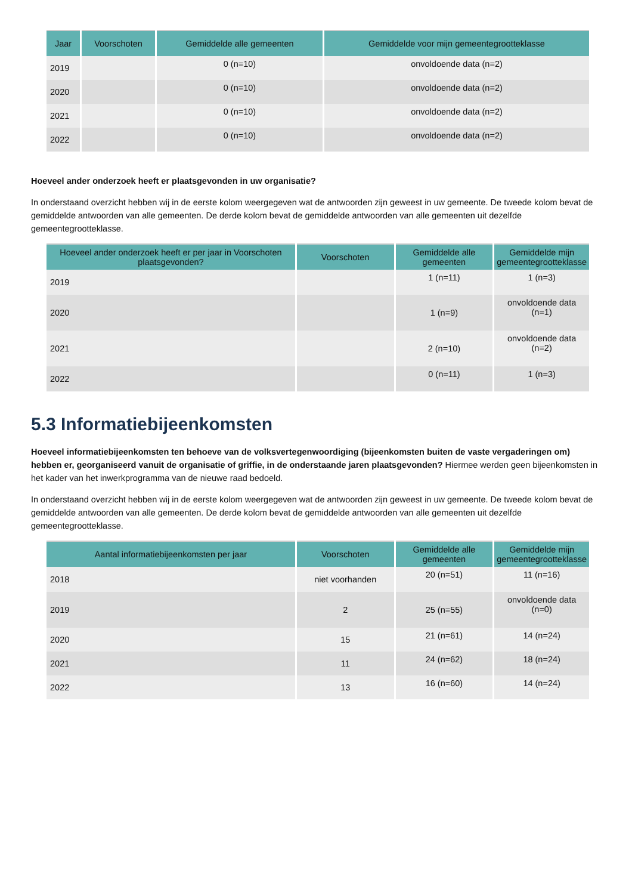| Jaar | Voorschoten | Gemiddelde alle gemeenten | Gemiddelde voor mijn gemeentegrootteklasse |
| --- | --- | --- | --- |
| 2019 | | 0 (n=10) | onvoldoende data (n=2) |
| 2020 | | 0 (n=10) | onvoldoende data (n=2) |
| 2021 | | 0 (n=10) | onvoldoende data (n=2) |
| 2022 | | 0 (n=10) | onvoldoende data (n=2) |
Hoeveel ander onderzoek heeft er plaatsgevonden in uw organisatie?
In onderstaand overzicht hebben wij in de eerste kolom weergegeven wat de antwoorden zijn geweest in uw gemeente. De tweede kolom bevat de gemiddelde antwoorden van alle gemeenten. De derde kolom bevat de gemiddelde antwoorden van alle gemeenten uit dezelfde gemeentegrootteklasse.
| Hoeveel ander onderzoek heeft er per jaar in Voorschoten plaatsgevonden? | Voorschoten | Gemiddelde alle gemeenten | Gemiddelde mijn gemeentegrootteklasse |
| --- | --- | --- | --- |
| 2019 | | 1 (n=11) | 1 (n=3) |
| 2020 | | 1 (n=9) | onvoldoende data (n=1) |
| 2021 | | 2 (n=10) | onvoldoende data (n=2) |
| 2022 | | 0 (n=11) | 1 (n=3) |
5.3 Informatiebijeenkomsten
Hoeveel informatiebijeenkomsten ten behoeve van de volksvertegenwoordiging (bijeenkomsten buiten de vaste vergaderingen om) hebben er, georganiseerd vanuit de organisatie of griffie, in de onderstaande jaren plaatsgevonden? Hiermee werden geen bijeenkomsten in het kader van het inwerkprogramma van de nieuwe raad bedoeld.
In onderstaand overzicht hebben wij in de eerste kolom weergegeven wat de antwoorden zijn geweest in uw gemeente. De tweede kolom bevat de gemiddelde antwoorden van alle gemeenten. De derde kolom bevat de gemiddelde antwoorden van alle gemeenten uit dezelfde gemeentegrootteklasse.
| Aantal informatiebijeenkomsten per jaar | Voorschoten | Gemiddelde alle gemeenten | Gemiddelde mijn gemeentegrootteklasse |
| --- | --- | --- | --- |
| 2018 | niet voorhanden | 20 (n=51) | 11 (n=16) |
| 2019 | 2 | 25 (n=55) | onvoldoende data (n=0) |
| 2020 | 15 | 21 (n=61) | 14 (n=24) |
| 2021 | 11 | 24 (n=62) | 18 (n=24) |
| 2022 | 13 | 16 (n=60) | 14 (n=24) |